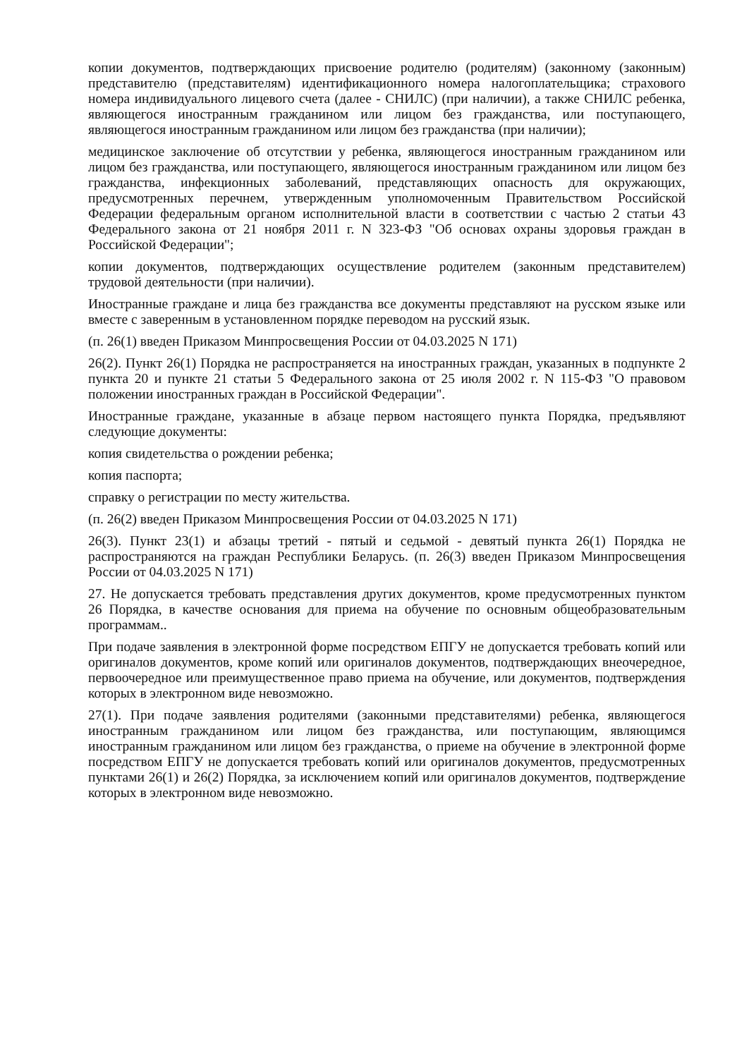копии документов, подтверждающих присвоение родителю (родителям) (законному (законным) представителю (представителям) идентификационного номера налогоплательщика; страхового номера индивидуального лицевого счета (далее - СНИЛС) (при наличии), а также СНИЛС ребенка, являющегося иностранным гражданином или лицом без гражданства, или поступающего, являющегося иностранным гражданином или лицом без гражданства (при наличии);
медицинское заключение об отсутствии у ребенка, являющегося иностранным гражданином или лицом без гражданства, или поступающего, являющегося иностранным гражданином или лицом без гражданства, инфекционных заболеваний, представляющих опасность для окружающих, предусмотренных перечнем, утвержденным уполномоченным Правительством Российской Федерации федеральным органом исполнительной власти в соответствии с частью 2 статьи 43 Федерального закона от 21 ноября 2011 г. N 323-ФЗ "Об основах охраны здоровья граждан в Российской Федерации";
копии документов, подтверждающих осуществление родителем (законным представителем) трудовой деятельности (при наличии).
Иностранные граждане и лица без гражданства все документы представляют на русском языке или вместе с заверенным в установленном порядке переводом на русский язык.
(п. 26(1) введен Приказом Минпросвещения России от 04.03.2025 N 171)
26(2). Пункт 26(1) Порядка не распространяется на иностранных граждан, указанных в подпункте 2 пункта 20 и пункте 21 статьи 5 Федерального закона от 25 июля 2002 г. N 115-ФЗ "О правовом положении иностранных граждан в Российской Федерации".
Иностранные граждане, указанные в абзаце первом настоящего пункта Порядка, предъявляют следующие документы:
копия свидетельства о рождении ребенка;
копия паспорта;
справку о регистрации по месту жительства.
(п. 26(2) введен Приказом Минпросвещения России от 04.03.2025 N 171)
26(3). Пункт 23(1) и абзацы третий - пятый и седьмой - девятый пункта 26(1) Порядка не распространяются на граждан Республики Беларусь. (п. 26(3) введен Приказом Минпросвещения России от 04.03.2025 N 171)
27. Не допускается требовать представления других документов, кроме предусмотренных пунктом 26 Порядка, в качестве основания для приема на обучение по основным общеобразовательным программам..
При подаче заявления в электронной форме посредством ЕПГУ не допускается требовать копий или оригиналов документов, кроме копий или оригиналов документов, подтверждающих внеочередное, первоочередное или преимущественное право приема на обучение, или документов, подтверждения которых в электронном виде невозможно.
27(1). При подаче заявления родителями (законными представителями) ребенка, являющегося иностранным гражданином или лицом без гражданства, или поступающим, являющимся иностранным гражданином или лицом без гражданства, о приеме на обучение в электронной форме посредством ЕПГУ не допускается требовать копий или оригиналов документов, предусмотренных пунктами 26(1) и 26(2) Порядка, за исключением копий или оригиналов документов, подтверждение которых в электронном виде невозможно.